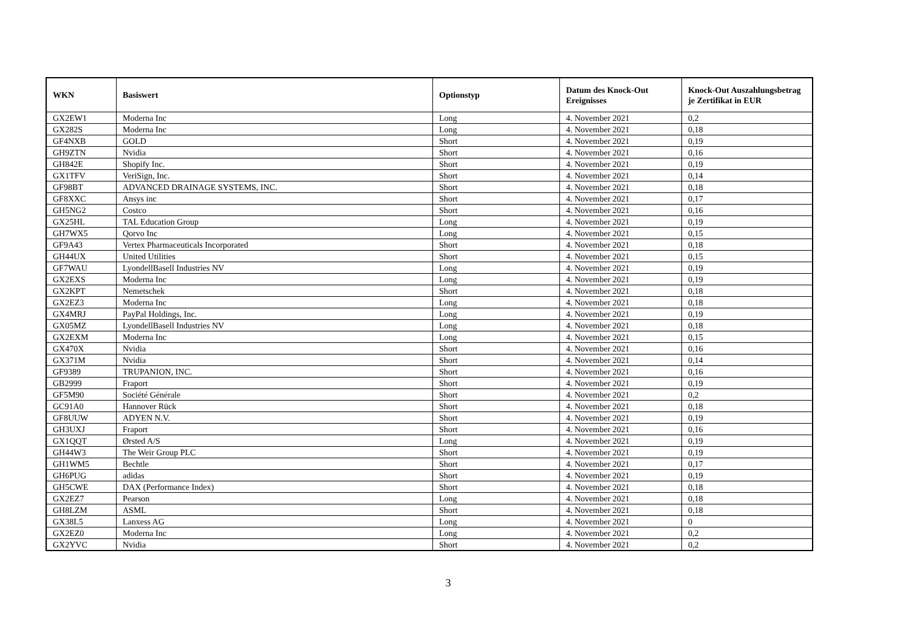| WKN | Basiswert | Optionstyp | Datum des Knock-Out Ereignisses | Knock-Out Auszahlungsbetrag je Zertifikat in EUR |
| --- | --- | --- | --- | --- |
| GX2EW1 | Moderna Inc | Long | 4. November 2021 | 0,2 |
| GX282S | Moderna Inc | Long | 4. November 2021 | 0,18 |
| GF4NXB | GOLD | Short | 4. November 2021 | 0,19 |
| GH9ZTN | Nvidia | Short | 4. November 2021 | 0,16 |
| GH842E | Shopify Inc. | Short | 4. November 2021 | 0,19 |
| GX1TFV | VeriSign, Inc. | Short | 4. November 2021 | 0,14 |
| GF98BT | ADVANCED DRAINAGE SYSTEMS, INC. | Short | 4. November 2021 | 0,18 |
| GF8XXC | Ansys inc | Short | 4. November 2021 | 0,17 |
| GH5NG2 | Costco | Short | 4. November 2021 | 0,16 |
| GX25HL | TAL Education Group | Long | 4. November 2021 | 0,19 |
| GH7WX5 | Qorvo Inc | Long | 4. November 2021 | 0,15 |
| GF9A43 | Vertex Pharmaceuticals Incorporated | Short | 4. November 2021 | 0,18 |
| GH44UX | United Utilities | Short | 4. November 2021 | 0,15 |
| GF7WAU | LyondellBasell Industries NV | Long | 4. November 2021 | 0,19 |
| GX2EXS | Moderna Inc | Long | 4. November 2021 | 0,19 |
| GX2KPT | Nemetschek | Short | 4. November 2021 | 0,18 |
| GX2EZ3 | Moderna Inc | Long | 4. November 2021 | 0,18 |
| GX4MRJ | PayPal Holdings, Inc. | Long | 4. November 2021 | 0,19 |
| GX05MZ | LyondellBasell Industries NV | Long | 4. November 2021 | 0,18 |
| GX2EXM | Moderna Inc | Long | 4. November 2021 | 0,15 |
| GX470X | Nvidia | Short | 4. November 2021 | 0,16 |
| GX371M | Nvidia | Short | 4. November 2021 | 0,14 |
| GF9389 | TRUPANION, INC. | Short | 4. November 2021 | 0,16 |
| GB2999 | Fraport | Short | 4. November 2021 | 0,19 |
| GF5M90 | Société Générale | Short | 4. November 2021 | 0,2 |
| GC91A0 | Hannover Rück | Short | 4. November 2021 | 0,18 |
| GF8UUW | ADYEN N.V. | Short | 4. November 2021 | 0,19 |
| GH3UXJ | Fraport | Short | 4. November 2021 | 0,16 |
| GX1QQT | Ørsted A/S | Long | 4. November 2021 | 0,19 |
| GH44W3 | The Weir Group PLC | Short | 4. November 2021 | 0,19 |
| GH1WM5 | Bechtle | Short | 4. November 2021 | 0,17 |
| GH6PUG | adidas | Short | 4. November 2021 | 0,19 |
| GH5CWE | DAX (Performance Index) | Short | 4. November 2021 | 0,18 |
| GX2EZ7 | Pearson | Long | 4. November 2021 | 0,18 |
| GH8LZM | ASML | Short | 4. November 2021 | 0,18 |
| GX38L5 | Lanxess AG | Long | 4. November 2021 | 0 |
| GX2EZ0 | Moderna Inc | Long | 4. November 2021 | 0,2 |
| GX2YVC | Nvidia | Short | 4. November 2021 | 0,2 |
3